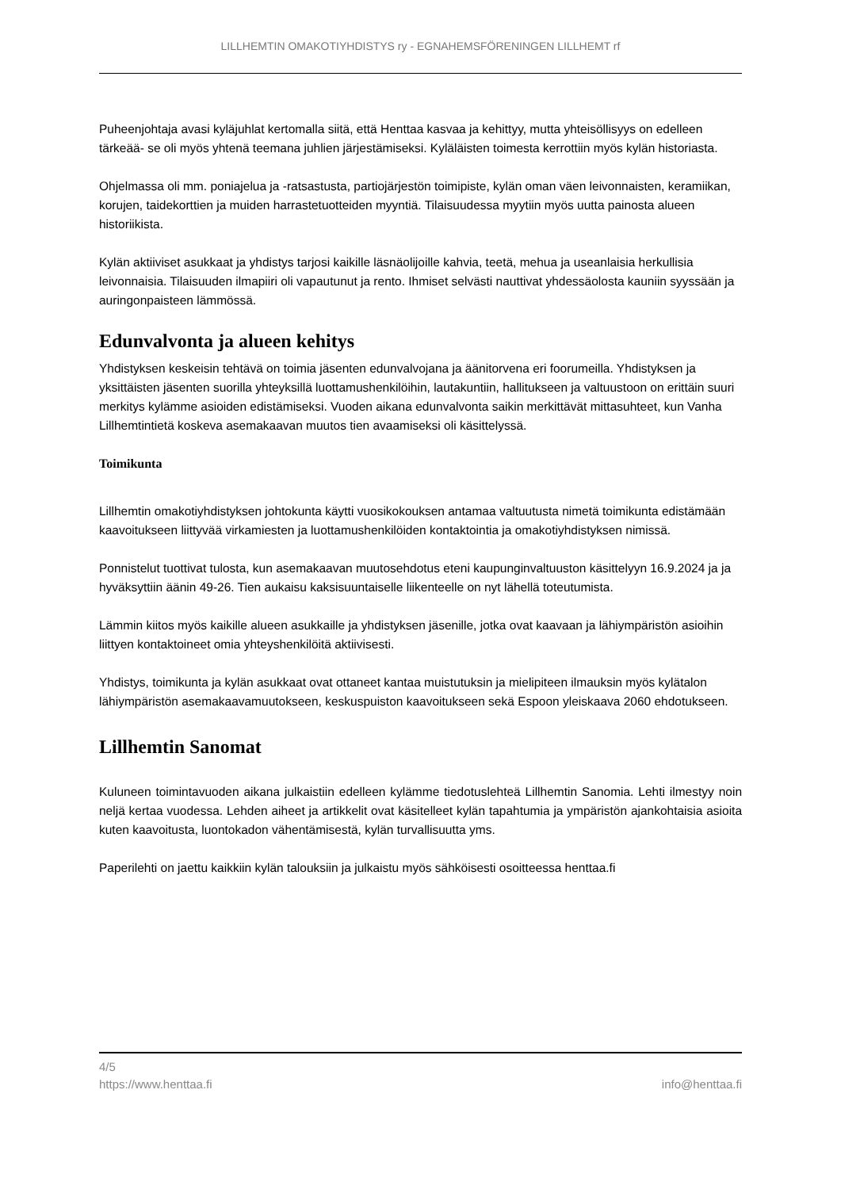LILLHEMTIN OMAKOTIYHDISTYS ry - EGNAHEMSFÖRENINGEN LILLHEMT rf
Puheenjohtaja avasi kyläjuhlat kertomalla siitä, että Henttaa kasvaa ja kehittyy, mutta yhteisöllisyys on edelleen tärkeää- se oli myös yhtenä teemana juhlien järjestämiseksi. Kyläläisten toimesta kerrottiin myös kylän historiasta.
Ohjelmassa oli mm. poniajelua ja -ratsastusta, partiojärjestön toimipiste, kylän oman väen leivonnaisten, keramiikan, korujen, taidekorttien ja muiden harrastetuotteiden myyntiä. Tilaisuudessa myytiin myös uutta painosta alueen historiikista.
Kylän aktiiviset asukkaat ja yhdistys tarjosi kaikille läsnäolijoille kahvia, teetä, mehua ja useanlaisia herkullisia leivonnaisia. Tilaisuuden ilmapiiri oli vapautunut ja rento. Ihmiset selvästi nauttivat yhdessäolosta kauniin syyssään ja auringonpaisteen lämmössä.
Edunvalvonta ja alueen kehitys
Yhdistyksen keskeisin tehtävä on toimia jäsenten edunvalvojana ja äänitorvena eri foorumeilla. Yhdistyksen ja yksittäisten jäsenten suorilla yhteyksillä luottamushenkilöihin, lautakuntiin, hallitukseen ja valtuustoon on erittäin suuri merkitys kylämme asioiden edistämiseksi. Vuoden aikana edunvalvonta saikin merkittävät mittasuhteet, kun Vanha Lillhemtintietä koskeva asemakaavan muutos tien avaamiseksi oli käsittelyssä.
Toimikunta
Lillhemtin omakotiyhdistyksen johtokunta käytti vuosikokouksen antamaa valtuutusta nimetä toimikunta edistämään kaavoitukseen liittyvää virkamiesten ja luottamushenkilöiden kontaktointia ja omakotiyhdistyksen nimissä.
Ponnistelut tuottivat tulosta, kun asemakaavan muutosehdotus eteni kaupunginvaltuuston käsittelyyn 16.9.2024 ja ja hyväksyttiin äänin 49-26. Tien aukaisu kaksisuuntaiselle liikenteelle on nyt lähellä toteutumista.
Lämmin kiitos myös kaikille alueen asukkaille ja yhdistyksen jäsenille, jotka ovat kaavaan ja lähiympäristön asioihin liittyen kontaktoineet omia yhteyshenkilöitä aktiivisesti.
Yhdistys, toimikunta ja kylän asukkaat ovat ottaneet kantaa muistutuksin ja mielipiteen ilmauksin myös kylätalon lähiympäristön asemakaavamuutokseen, keskuspuiston kaavoitukseen sekä Espoon yleiskaava 2060 ehdotukseen.
Lillhemtin Sanomat
Kuluneen toimintavuoden aikana julkaistiin edelleen kylämme tiedotuslehteä Lillhemtin Sanomia. Lehti ilmestyy noin neljä kertaa vuodessa. Lehden aiheet ja artikkelit ovat käsitelleet kylän tapahtumia ja ympäristön ajankohtaisia asioita kuten kaavoitusta, luontokadon vähentämisestä, kylän turvallisuutta yms.
Paperilehti on jaettu kaikkiin kylän talouksiin ja julkaistu myös sähköisesti osoitteessa henttaa.fi
4/5
https://www.henttaa.fi info@henttaa.fi